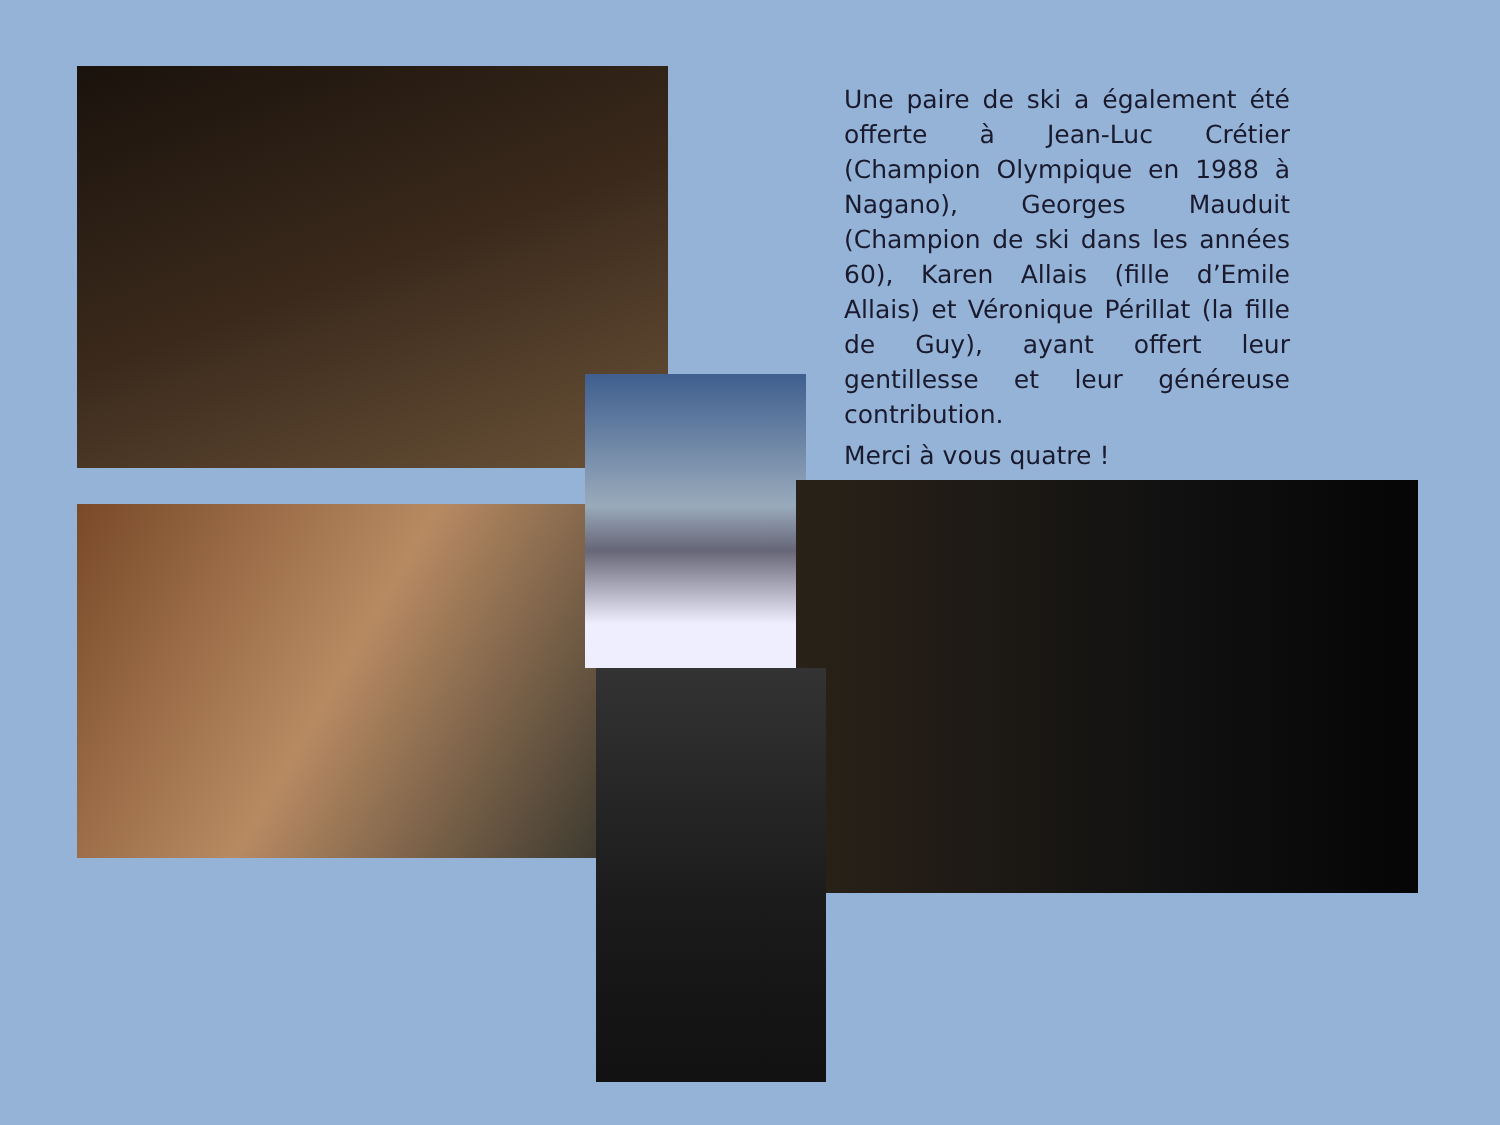Une paire de ski a également été offerte à Jean-Luc Crétier (Champion Olympique en 1988 à Nagano), Georges Mauduit (Champion de ski dans les années 60), Karen Allais (fille d’Emile Allais) et Véronique Périllat (la fille de Guy), ayant offert leur gentillesse et leur généreuse contribution.
Merci à vous quatre !